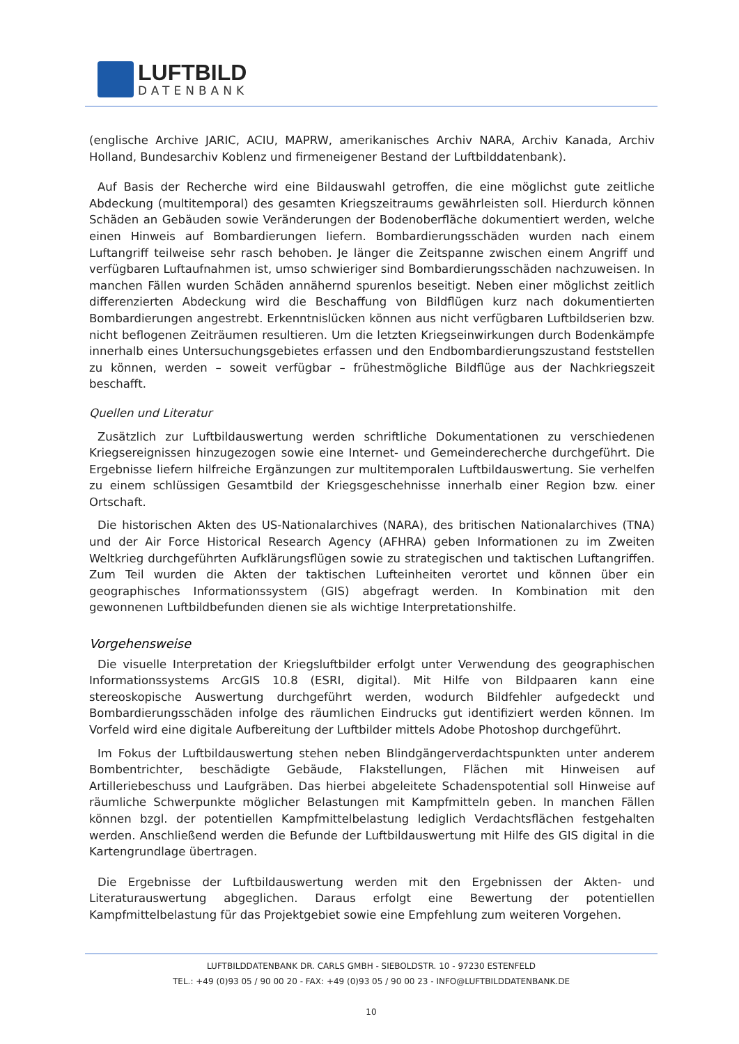LUFTBILD
DATENBANK
(englische Archive JARIC, ACIU, MAPRW, amerikanisches Archiv NARA, Archiv Kanada, Archiv Holland, Bundesarchiv Koblenz und firmeneigener Bestand der Luftbilddatenbank).
Auf Basis der Recherche wird eine Bildauswahl getroffen, die eine möglichst gute zeitliche Abdeckung (multitemporal) des gesamten Kriegszeitraums gewährleisten soll. Hierdurch können Schäden an Gebäuden sowie Veränderungen der Bodenoberfläche dokumentiert werden, welche einen Hinweis auf Bombardierungen liefern. Bombardierungsschäden wurden nach einem Luftangriff teilweise sehr rasch behoben. Je länger die Zeitspanne zwischen einem Angriff und verfügbaren Luftaufnahmen ist, umso schwieriger sind Bombardierungsschäden nachzuweisen. In manchen Fällen wurden Schäden annähernd spurenlos beseitigt. Neben einer möglichst zeitlich differenzierten Abdeckung wird die Beschaffung von Bildflügen kurz nach dokumentierten Bombardierungen angestrebt. Erkenntnislücken können aus nicht verfügbaren Luftbildserien bzw. nicht beflogenen Zeiträumen resultieren. Um die letzten Kriegseinwirkungen durch Bodenkämpfe innerhalb eines Untersuchungsgebietes erfassen und den Endbombardierungszustand feststellen zu können, werden – soweit verfügbar – frühestmögliche Bildflüge aus der Nachkriegszeit beschafft.
Quellen und Literatur
Zusätzlich zur Luftbildauswertung werden schriftliche Dokumentationen zu verschiedenen Kriegsereignissen hinzugezogen sowie eine Internet- und Gemeinderecherche durchgeführt. Die Ergebnisse liefern hilfreiche Ergänzungen zur multitemporalen Luftbildauswertung. Sie verhelfen zu einem schlüssigen Gesamtbild der Kriegsgeschehnisse innerhalb einer Region bzw. einer Ortschaft.
Die historischen Akten des US-Nationalarchives (NARA), des britischen Nationalarchives (TNA) und der Air Force Historical Research Agency (AFHRA) geben Informationen zu im Zweiten Weltkrieg durchgeführten Aufklärungsflügen sowie zu strategischen und taktischen Luftangriffen. Zum Teil wurden die Akten der taktischen Lufteinheiten verortet und können über ein geographisches Informationssystem (GIS) abgefragt werden. In Kombination mit den gewonnenen Luftbildbefunden dienen sie als wichtige Interpretationshilfe.
Vorgehensweise
Die visuelle Interpretation der Kriegsluftbilder erfolgt unter Verwendung des geographischen Informationssystems ArcGIS 10.8 (ESRI, digital). Mit Hilfe von Bildpaaren kann eine stereoskopische Auswertung durchgeführt werden, wodurch Bildfehler aufgedeckt und Bombardierungsschäden infolge des räumlichen Eindrucks gut identifiziert werden können. Im Vorfeld wird eine digitale Aufbereitung der Luftbilder mittels Adobe Photoshop durchgeführt.
Im Fokus der Luftbildauswertung stehen neben Blindgängerverdachtspunkten unter anderem Bombentrichter, beschädigte Gebäude, Flakstellungen, Flächen mit Hinweisen auf Artilleriebeschuss und Laufgräben. Das hierbei abgeleitete Schadenspotential soll Hinweise auf räumliche Schwerpunkte möglicher Belastungen mit Kampfmitteln geben. In manchen Fällen können bzgl. der potentiellen Kampfmittelbelastung lediglich Verdachtsflächen festgehalten werden. Anschließend werden die Befunde der Luftbildauswertung mit Hilfe des GIS digital in die Kartengrundlage übertragen.
Die Ergebnisse der Luftbildauswertung werden mit den Ergebnissen der Akten- und Literaturauswertung abgeglichen. Daraus erfolgt eine Bewertung der potentiellen Kampfmittelbelastung für das Projektgebiet sowie eine Empfehlung zum weiteren Vorgehen.
LUFTBILDDATENBANK DR. CARLS GMBH - SIEBOLDSTR. 10 - 97230 ESTENFELD
TEL.: +49 (0)93 05 / 90 00 20 - FAX: +49 (0)93 05 / 90 00 23 - INFO@LUFTBILDDATENBANK.DE
10